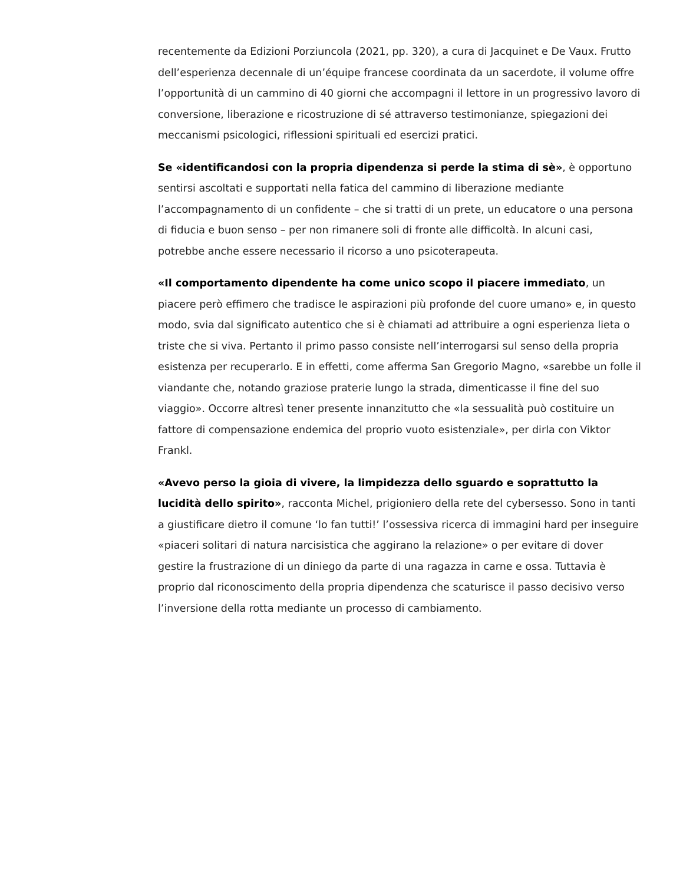recentemente da Edizioni Porziuncola (2021, pp. 320), a cura di Jacquinet e De Vaux. Frutto dell’esperienza decennale di un’équipe francese coordinata da un sacerdote, il volume offre l’opportunità di un cammino di 40 giorni che accompagni il lettore in un progressivo lavoro di conversione, liberazione e ricostruzione di sé attraverso testimonianze, spiegazioni dei meccanismi psicologici, riflessioni spirituali ed esercizi pratici.
Se «identificandosi con la propria dipendenza si perde la stima di sè», è opportuno sentirsi ascoltati e supportati nella fatica del cammino di liberazione mediante l’accompagnamento di un confidente – che si tratti di un prete, un educatore o una persona di fiducia e buon senso – per non rimanere soli di fronte alle difficoltà. In alcuni casi, potrebbe anche essere necessario il ricorso a uno psicoterapeuta.
«Il comportamento dipendente ha come unico scopo il piacere immediato, un piacere però effimero che tradisce le aspirazioni più profonde del cuore umano» e, in questo modo, svia dal significato autentico che si è chiamati ad attribuire a ogni esperienza lieta o triste che si viva. Pertanto il primo passo consiste nell’interrogarsi sul senso della propria esistenza per recuperarlo. E in effetti, come afferma San Gregorio Magno, «sarebbe un folle il viandante che, notando graziose praterie lungo la strada, dimenticasse il fine del suo viaggio». Occorre altresì tener presente innanzitutto che «la sessualità può costituire un fattore di compensazione endemica del proprio vuoto esistenziale», per dirla con Viktor Frankl.
«Avevo perso la gioia di vivere, la limpidezza dello sguardo e soprattutto la lucidità dello spirito», racconta Michel, prigioniero della rete del cybersesso. Sono in tanti a giustificare dietro il comune ‘lo fan tutti!’ l’ossessiva ricerca di immagini hard per inseguire «piaceri solitari di natura narcisistica che aggirano la relazione» o per evitare di dover gestire la frustrazione di un diniego da parte di una ragazza in carne e ossa. Tuttavia è proprio dal riconoscimento della propria dipendenza che scaturisce il passo decisivo verso l’inversione della rotta mediante un processo di cambiamento.